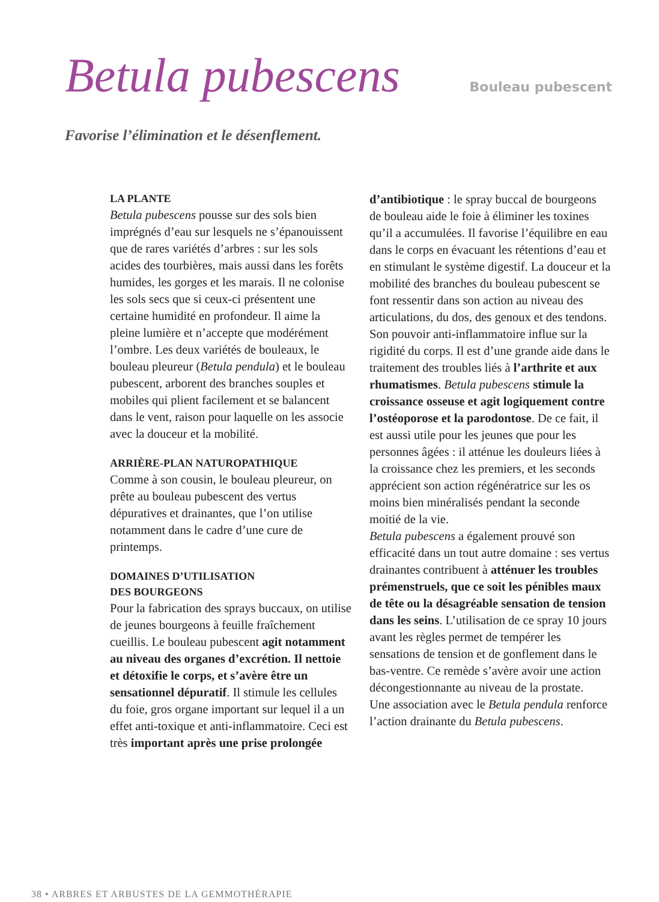Betula pubescens
Bouleau pubescent
Favorise l’élimination et le désenflement.
LA PLANTE
Betula pubescens pousse sur des sols bien imprégnés d’eau sur lesquels ne s’épanouissent que de rares variétés d’arbres : sur les sols acides des tourbières, mais aussi dans les forêts humides, les gorges et les marais. Il ne colonise les sols secs que si ceux-ci présentent une certaine humidité en profondeur. Il aime la pleine lumière et n’accepte que modérément l’ombre. Les deux variétés de bouleaux, le bouleau pleureur (Betula pendula) et le bouleau pubescent, arborent des branches souples et mobiles qui plient facilement et se balancent dans le vent, raison pour laquelle on les associe avec la douceur et la mobilité.
ARRIÈRE-PLAN NATUROPATHIQUE
Comme à son cousin, le bouleau pleureur, on prête au bouleau pubescent des vertus dépuratives et drainantes, que l’on utilise notamment dans le cadre d’une cure de printemps.
DOMAINES D’UTILISATION
DES BOURGEONS
Pour la fabrication des sprays buccaux, on utilise de jeunes bourgeons à feuille fraîchement cueillis. Le bouleau pubescent agit notamment au niveau des organes d’excrétion. Il nettoie et détoxifie le corps, et s’avère être un sensationnel dépuratif. Il stimule les cellules du foie, gros organe important sur lequel il a un effet anti-toxique et anti-inflammatoire. Ceci est très important après une prise prolongée
d’antibiotique : le spray buccal de bourgeons de bouleau aide le foie à éliminer les toxines qu’il a accumulées. Il favorise l’équilibre en eau dans le corps en évacuant les rétentions d’eau et en stimulant le système digestif. La douceur et la mobilité des branches du bouleau pubescent se font ressentir dans son action au niveau des articulations, du dos, des genoux et des tendons. Son pouvoir anti-inflammatoire influe sur la rigidité du corps. Il est d’une grande aide dans le traitement des troubles liés à l’arthrite et aux rhumatismes. Betula pubescens stimule la croissance osseuse et agit logiquement contre l’ostéoporose et la parodontose. De ce fait, il est aussi utile pour les jeunes que pour les personnes âgées : il atténue les douleurs liées à la croissance chez les premiers, et les seconds apprécient son action régénératrice sur les os moins bien minéralisés pendant la seconde moitié de la vie.
Betula pubescens a également prouvé son efficacité dans un tout autre domaine : ses vertus drainantes contribuent à atténuer les troubles prémenstruels, que ce soit les pénibles maux de tête ou la désagréable sensation de tension dans les seins. L’utilisation de ce spray 10 jours avant les règles permet de tempérer les sensations de tension et de gonflement dans le bas-ventre. Ce remède s’avère avoir une action décongestionnante au niveau de la prostate.
Une association avec le Betula pendula renforce l’action drainante du Betula pubescens.
38 • ARBRES ET ARBUSTES DE LA GEMMOTHÉRAPIE